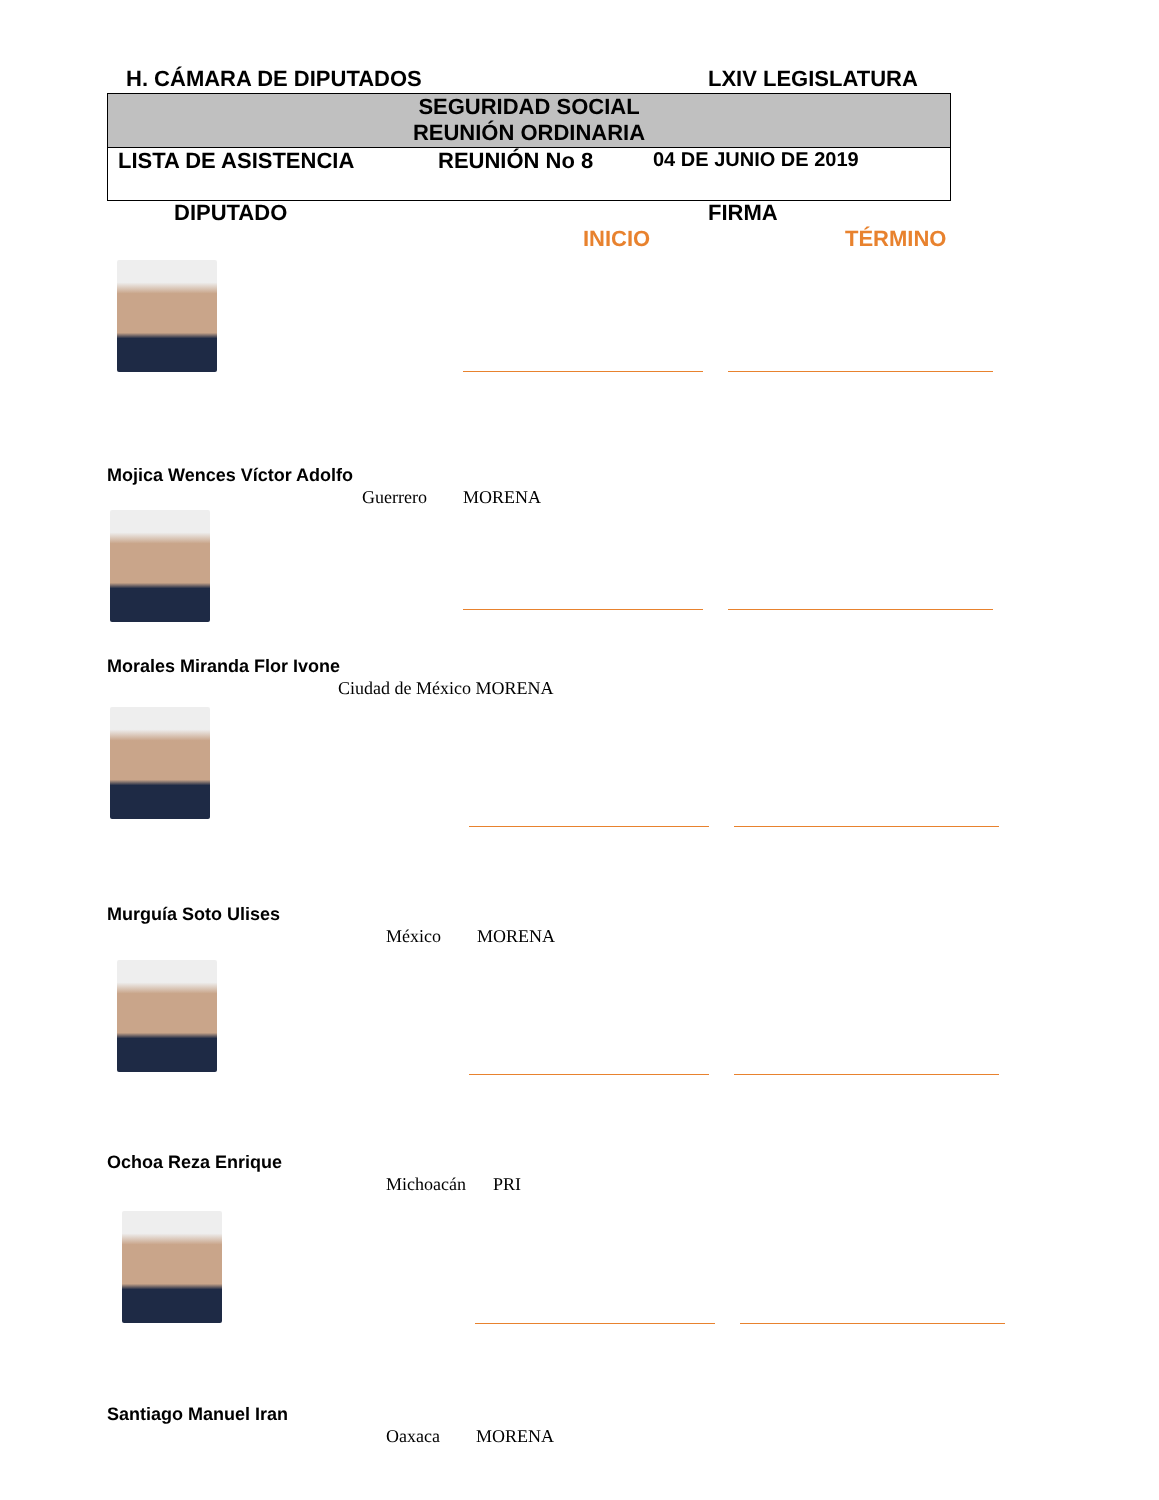H. CÁMARA DE DIPUTADOS LXIV LEGISLATURA
SEGURIDAD SOCIAL
REUNIÓN ORDINARIA
LISTA DE ASISTENCIA REUNIÓN No 8 04 DE JUNIO DE 2019
DIPUTADO FIRMA
INICIO TÉRMINO
Mojica Wences Víctor Adolfo
Guerrero MORENA
Morales Miranda Flor Ivone
Ciudad de México MORENA
Murguía Soto Ulises
México MORENA
Ochoa Reza Enrique
Michoacán PRI
Santiago Manuel Iran
Oaxaca MORENA